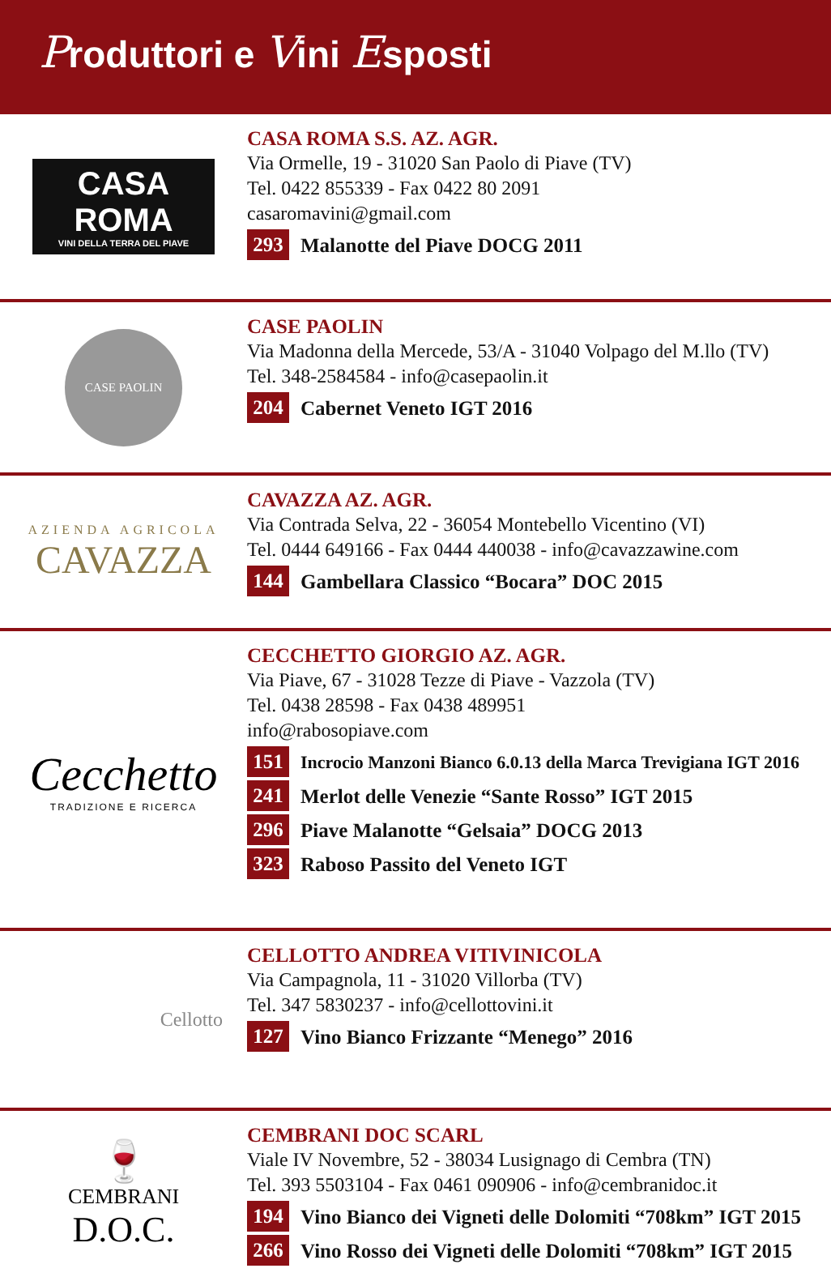Produttori e Vini Esposti
CASA ROMA
VINI DELLA TERRA DEL PIAVE
CASA ROMA S.S. AZ. AGR.
Via Ormelle, 19 - 31020 San Paolo di Piave (TV)
Tel. 0422 855339 - Fax 0422 80 2091
casaromavini@gmail.com
293 Malanotte del Piave DOCG 2011
CASE PAOLIN
CASE PAOLIN
Via Madonna della Mercede, 53/A - 31040 Volpago del M.llo (TV)
Tel. 348-2584584 - info@casepaolin.it
204 Cabernet Veneto IGT 2016
AZIENDA AGRICOLA
CAVAZZA
CAVAZZA AZ. AGR.
Via Contrada Selva, 22 - 36054 Montebello Vicentino (VI)
Tel. 0444 649166 - Fax 0444 440038 - info@cavazzawine.com
144 Gambellara Classico “Bocara” DOC 2015
Cecchetto
TRADIZIONE E RICERCA
CECCHETTO GIORGIO AZ. AGR.
Via Piave, 67 - 31028 Tezze di Piave - Vazzola (TV)
Tel. 0438 28598 - Fax 0438 489951
info@rabosopiave.com
151 Incrocio Manzoni Bianco 6.0.13 della Marca Trevigiana IGT 2016
241 Merlot delle Venezie “Sante Rosso” IGT 2015
296 Piave Malanotte “Gelsaia” DOCG 2013
323 Raboso Passito del Veneto IGT
Cellotto
CELLOTTO ANDREA VITIVINICOLA
Via Campagnola, 11 - 31020 Villorba (TV)
Tel. 347 5830237 - info@cellottovini.it
127 Vino Bianco Frizzante “Menego” 2016
🍷
CEMBRANI
D.O.C.
CEMBRANI DOC SCARL
Viale IV Novembre, 52 - 38034 Lusignago di Cembra (TN)
Tel. 393 5503104 - Fax 0461 090906 - info@cembranidoc.it
194 Vino Bianco dei Vigneti delle Dolomiti “708km” IGT 2015
266 Vino Rosso dei Vigneti delle Dolomiti “708km” IGT 2015